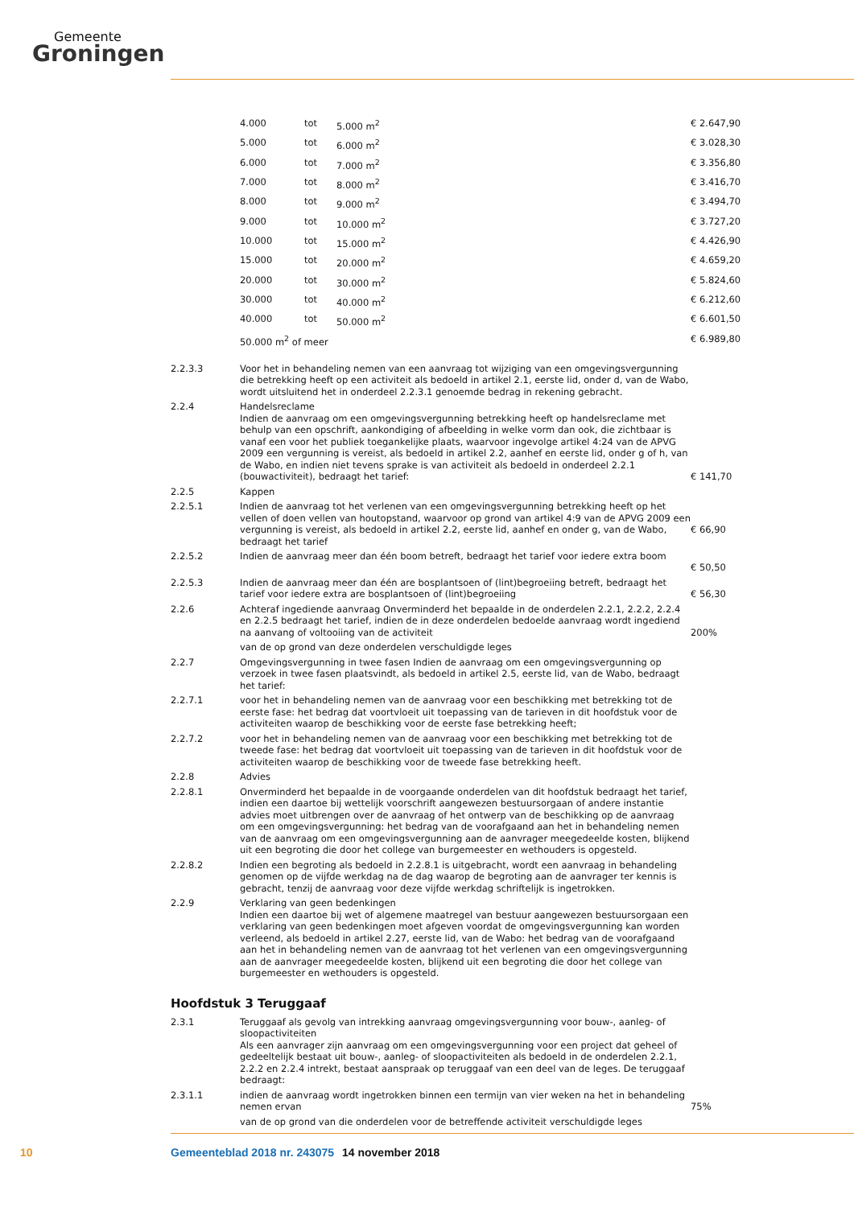Gemeente
Groningen
| | 4.000 | tot | 5.000 m<sup>2</sup> | € 2.647,90 |
| | 5.000 | tot | 6.000 m<sup>2</sup> | € 3.028,30 |
| | 6.000 | tot | 7.000 m<sup>2</sup> | € 3.356,80 |
| | 7.000 | tot | 8.000 m<sup>2</sup> | € 3.416,70 |
| | 8.000 | tot | 9.000 m<sup>2</sup> | € 3.494,70 |
| | 9.000 | tot | 10.000 m<sup>2</sup> | € 3.727,20 |
| | 10.000 | tot | 15.000 m<sup>2</sup> | € 4.426,90 |
| | 15.000 | tot | 20.000 m<sup>2</sup> | € 4.659,20 |
| | 20.000 | tot | 30.000 m<sup>2</sup> | € 5.824,60 |
| | 30.000 | tot | 40.000 m<sup>2</sup> | € 6.212,60 |
| | 40.000 | tot | 50.000 m<sup>2</sup> | € 6.601,50 |
| | 50.000 m<sup>2</sup> of meer | | | € 6.989,80 |
| 2.2.3.3 | Voor het in behandeling nemen van een aanvraag tot wijziging van een omgevingsvergunning die betrekking heeft op een activiteit als bedoeld in artikel 2.1, eerste lid, onder d, van de Wabo, wordt uitsluitend het in onderdeel 2.2.3.1 genoemde bedrag in rekening gebracht. | |
| 2.2.4 | Handelsreclame Indien de aanvraag om een omgevingsvergunning betrekking heeft op handelsreclame met behulp van een opschrift, aankondiging of afbeelding in welke vorm dan ook, die zichtbaar is vanaf een voor het publiek toegankelijke plaats, waarvoor ingevolge artikel 4:24 van de APVG 2009 een vergunning is vereist, als bedoeld in artikel 2.2, aanhef en eerste lid, onder g of h, van de Wabo, en indien niet tevens sprake is van activiteit als bedoeld in onderdeel 2.2.1 (bouwactiviteit), bedraagt het tarief: | € 141,70 |
| 2.2.5 | Kappen | |
| 2.2.5.1 | Indien de aanvraag tot het verlenen van een omgevingsvergunning betrekking heeft op het vellen of doen vellen van houtopstand, waarvoor op grond van artikel 4:9 van de APVG 2009 een vergunning is vereist, als bedoeld in artikel 2.2, eerste lid, aanhef en onder g, van de Wabo, bedraagt het tarief | € 66,90 |
| 2.2.5.2 | Indien de aanvraag meer dan één boom betreft, bedraagt het tarief voor iedere extra boom | € 50,50 |
| 2.2.5.3 | Indien de aanvraag meer dan één are bosplantsoen of (lint)begroeiing betreft, bedraagt het tarief voor iedere extra are bosplantsoen of (lint)begroeiing | € 56,30 |
| 2.2.6 | Achteraf ingediende aanvraag Onverminderd het bepaalde in de onderdelen 2.2.1, 2.2.2, 2.2.4 en 2.2.5 bedraagt het tarief, indien de in deze onderdelen bedoelde aanvraag wordt ingediend na aanvang of voltooiing van de activiteit | 200% |
| | van de op grond van deze onderdelen verschuldigde leges | |
| 2.2.7 | Omgevingsvergunning in twee fasen Indien de aanvraag om een omgevingsvergunning op verzoek in twee fasen plaatsvindt, als bedoeld in artikel 2.5, eerste lid, van de Wabo, bedraagt het tarief: | |
| 2.2.7.1 | voor het in behandeling nemen van de aanvraag voor een beschikking met betrekking tot de eerste fase: het bedrag dat voortvloeit uit toepassing van de tarieven in dit hoofdstuk voor de activiteiten waarop de beschikking voor de eerste fase betrekking heeft; | |
| 2.2.7.2 | voor het in behandeling nemen van de aanvraag voor een beschikking met betrekking tot de tweede fase: het bedrag dat voortvloeit uit toepassing van de tarieven in dit hoofdstuk voor de activiteiten waarop de beschikking voor de tweede fase betrekking heeft. | |
| 2.2.8 | Advies | |
| 2.2.8.1 | Onverminderd het bepaalde in de voorgaande onderdelen van dit hoofdstuk bedraagt het tarief, indien een daartoe bij wettelijk voorschrift aangewezen bestuursorgaan of andere instantie advies moet uitbrengen over de aanvraag of het ontwerp van de beschikking op de aanvraag om een omgevingsvergunning: het bedrag van de voorafgaand aan het in behandeling nemen van de aanvraag om een omgevingsvergunning aan de aanvrager meegedeelde kosten, blijkend uit een begroting die door het college van burgemeester en wethouders is opgesteld. | |
| 2.2.8.2 | Indien een begroting als bedoeld in 2.2.8.1 is uitgebracht, wordt een aanvraag in behandeling genomen op de vijfde werkdag na de dag waarop de begroting aan de aanvrager ter kennis is gebracht, tenzij de aanvraag voor deze vijfde werkdag schriftelijk is ingetrokken. | |
| 2.2.9 | Verklaring van geen bedenkingen Indien een daartoe bij wet of algemene maatregel van bestuur aangewezen bestuursorgaan een verklaring van geen bedenkingen moet afgeven voordat de omgevingsvergunning kan worden verleend, als bedoeld in artikel 2.27, eerste lid, van de Wabo: het bedrag van de voorafgaand aan het in behandeling nemen van de aanvraag tot het verlenen van een omgevingsvergunning aan de aanvrager meegedeelde kosten, blijkend uit een begroting die door het college van burgemeester en wethouders is opgesteld. | |
Hoofdstuk 3 Teruggaaf
| 2.3.1 | Teruggaaf als gevolg van intrekking aanvraag omgevingsvergunning voor bouw-, aanleg- of sloopactiviteiten Als een aanvrager zijn aanvraag om een omgevingsvergunning voor een project dat geheel of gedeeltelijk bestaat uit bouw-, aanleg- of sloopactiviteiten als bedoeld in de onderdelen 2.2.1, 2.2.2 en 2.2.4 intrekt, bestaat aanspraak op teruggaaf van een deel van de leges. De teruggaaf bedraagt: | |
| 2.3.1.1 | indien de aanvraag wordt ingetrokken binnen een termijn van vier weken na het in behandeling nemen ervan | 75% |
| | van de op grond van die onderdelen voor de betreffende activiteit verschuldigde leges | |
10 Gemeenteblad 2018 nr. 243075 14 november 2018